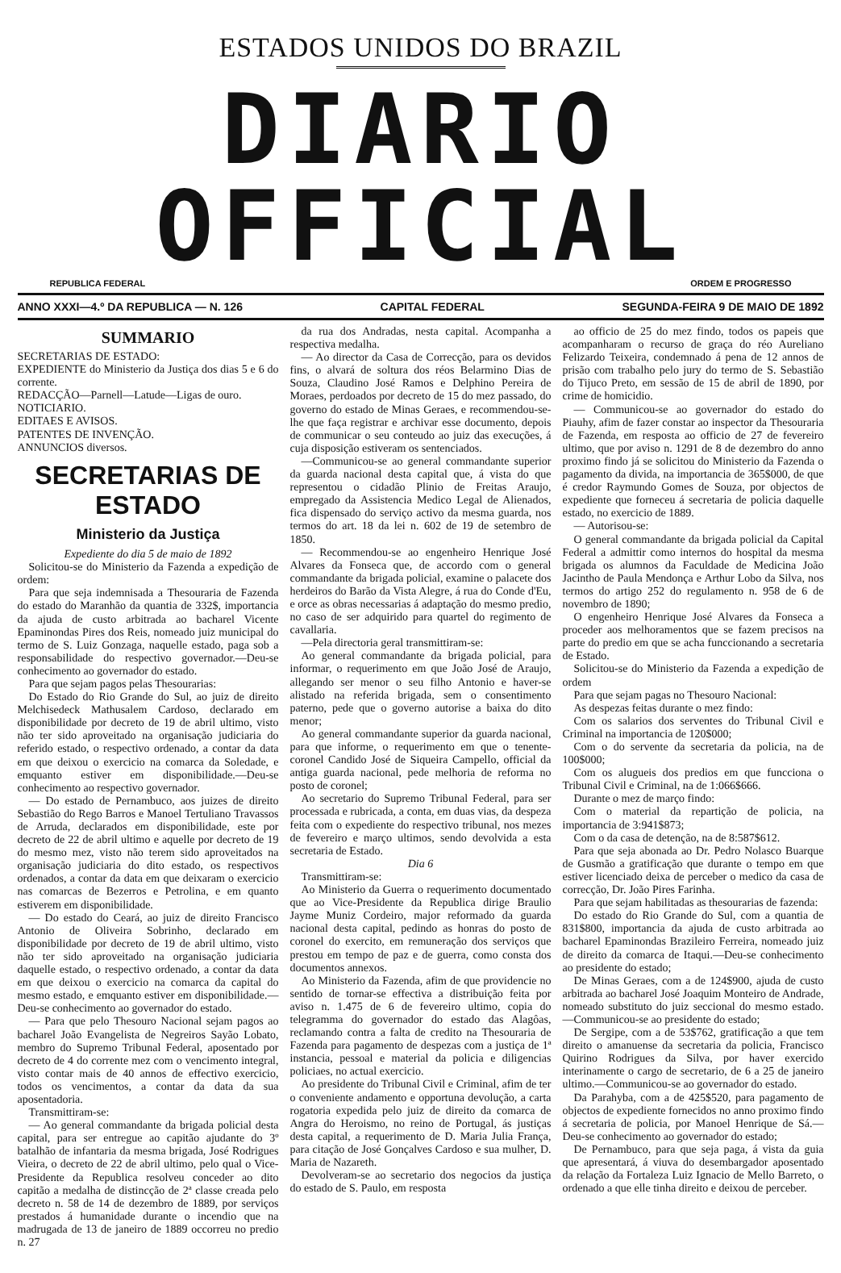ESTADOS UNIDOS DO BRAZIL
DIARIO OFFICIAL
REPUBLICA FEDERAL ORDEM E PROGRESSO
ANNO XXXI—4.º DA REPUBLICA — N. 126 CAPITAL FEDERAL SEGUNDA-FEIRA 9 DE MAIO DE 1892
SUMMARIO
SECRETARIAS DE ESTADO:
EXPEDIENTE do Ministerio da Justiça dos dias 5 e 6 do corrente.
REDACÇÃO—Parnell—Latude—Ligas de ouro.
NOTICIARIO.
EDITAES E AVISOS.
PATENTES DE INVENÇÃO.
ANNUNCIOS diversos.
SECRETARIAS DE ESTADO
Ministerio da Justiça
Expediente do dia 5 de maio de 1892
Solicitou-se do Ministerio da Fazenda a expedição de ordem:
Para que seja indemnisada a Thesouraria de Fazenda do estado do Maranhão da quantia de 332$, importancia da ajuda de custo arbitrada ao bacharel Vicente Epaminondas Pires dos Reis, nomeado juiz municipal do termo de S. Luiz Gonzaga, naquelle estado, paga sob a responsabilidade do respectivo governador.—Deu-se conhecimento ao governador do estado.
Para que sejam pagos pelas Thesourarias:
Do Estado do Rio Grande do Sul, ao juiz de direito Melchisedeck Mathusalem Cardoso, declarado em disponibilidade por decreto de 19 de abril ultimo, visto não ter sido aproveitado na organisação judiciaria do referido estado, o respectivo ordenado, a contar da data em que deixou o exercicio na comarca da Soledade, e emquanto estiver em disponibilidade.—Deu-se conhecimento ao respectivo governador.
— Do estado de Pernambuco, aos juizes de direito Sebastião do Rego Barros e Manoel Tertuliano Travassos de Arruda, declarados em disponibilidade, este por decreto de 22 de abril ultimo e aquelle por decreto de 19 do mesmo mez, visto não terem sido aproveitados na organisação judiciaria do dito estado, os respectivos ordenados, a contar da data em que deixaram o exercicio nas comarcas de Bezerros e Petrolina, e em quanto estiverem em disponibilidade.
— Do estado do Ceará, ao juiz de direito Francisco Antonio de Oliveira Sobrinho, declarado em disponibilidade por decreto de 19 de abril ultimo, visto não ter sido aproveitado na organisação judiciaria daquelle estado, o respectivo ordenado, a contar da data em que deixou o exercicio na comarca da capital do mesmo estado, e emquanto estiver em disponibilidade.—Deu-se conhecimento ao governador do estado.
— Para que pelo Thesouro Nacional sejam pagos ao bacharel João Evangelista de Negreiros Sayão Lobato, membro do Supremo Tribunal Federal, aposentado por decreto de 4 do corrente mez com o vencimento integral, visto contar mais de 40 annos de effectivo exercicio, todos os vencimentos, a contar da data da sua aposentadoria.
Transmittiram-se:
— Ao general commandante da brigada policial desta capital, para ser entregue ao capitão ajudante do 3º batalhão de infantaria da mesma brigada, José Rodrigues Vieira, o decreto de 22 de abril ultimo, pelo qual o Vice-Presidente da Republica resolveu conceder ao dito capitão a medalha de distincção de 2ª classe creada pelo decreto n. 58 de 14 de dezembro de 1889, por serviços prestados á humanidade durante o incendio que na madrugada de 13 de janeiro de 1889 occorreu no predio n. 27
da rua dos Andradas, nesta capital. Acompanha a respectiva medalha.
— Ao director da Casa de Correcção, para os devidos fins, o alvará de soltura dos réos Belarmino Dias de Souza, Claudino José Ramos e Delphino Pereira de Moraes, perdoados por decreto de 15 do mez passado, do governo do estado de Minas Geraes, e recommendou-se-lhe que faça registrar e archivar esse documento, depois de communicar o seu conteudo ao juiz das execuções, á cuja disposição estiveram os sentenciados.
—Communicou-se ao general commandante superior da guarda nacional desta capital que, á vista do que representou o cidadão Plinio de Freitas Araujo, empregado da Assistencia Medico Legal de Alienados, fica dispensado do serviço activo da mesma guarda, nos termos do art. 18 da lei n. 602 de 19 de setembro de 1850.
— Recommendou-se ao engenheiro Henrique José Alvares da Fonseca que, de accordo com o general commandante da brigada policial, examine o palacete dos herdeiros do Barão da Vista Alegre, á rua do Conde d'Eu, e orce as obras necessarias á adaptação do mesmo predio, no caso de ser adquirido para quartel do regimento de cavallaria.
—Pela directoria geral transmittiram-se:
Ao general commandante da brigada policial, para informar, o requerimento em que João José de Araujo, allegando ser menor o seu filho Antonio e haver-se alistado na referida brigada, sem o consentimento paterno, pede que o governo autorise a baixa do dito menor;
Ao general commandante superior da guarda nacional, para que informe, o requerimento em que o tenente-coronel Candido José de Siqueira Campello, official da antiga guarda nacional, pede melhoria de reforma no posto de coronel;
Ao secretario do Supremo Tribunal Federal, para ser processada e rubricada, a conta, em duas vias, da despeza feita com o expediente do respectivo tribunal, nos mezes de fevereiro e março ultimos, sendo devolvida a esta secretaria de Estado.
Dia 6
Transmittiram-se:
Ao Ministerio da Guerra o requerimento documentado que ao Vice-Presidente da Republica dirige Braulio Jayme Muniz Cordeiro, major reformado da guarda nacional desta capital, pedindo as honras do posto de coronel do exercito, em remuneração dos serviços que prestou em tempo de paz e de guerra, como consta dos documentos annexos.
Ao Ministerio da Fazenda, afim de que providencie no sentido de tornar-se effectiva a distribuição feita por aviso n. 1.475 de 6 de fevereiro ultimo, copia do telegramma do governador do estado das Alagôas, reclamando contra a falta de credito na Thesouraria de Fazenda para pagamento de despezas com a justiça de 1ª instancia, pessoal e material da policia e diligencias policiaes, no actual exercicio.
Ao presidente do Tribunal Civil e Criminal, afim de ter o conveniente andamento e opportuna devolução, a carta rogatoria expedida pelo juiz de direito da comarca de Angra do Heroismo, no reino de Portugal, ás justiças desta capital, a requerimento de D. Maria Julia França, para citação de José Gonçalves Cardoso e sua mulher, D. Maria de Nazareth.
Devolveram-se ao secretario dos negocios da justiça do estado de S. Paulo, em resposta
ao officio de 25 do mez findo, todos os papeis que acompanharam o recurso de graça do réo Aureliano Felizardo Teixeira, condemnado á pena de 12 annos de prisão com trabalho pelo jury do termo de S. Sebastião do Tijuco Preto, em sessão de 15 de abril de 1890, por crime de homicidio.
— Communicou-se ao governador do estado do Piauhy, afim de fazer constar ao inspector da Thesouraria de Fazenda, em resposta ao officio de 27 de fevereiro ultimo, que por aviso n. 1291 de 8 de dezembro do anno proximo findo já se solicitou do Ministerio da Fazenda o pagamento da divida, na importancia de 365$000, de que é credor Raymundo Gomes de Souza, por objectos de expediente que forneceu á secretaria de policia daquelle estado, no exercicio de 1889.
— Autorisou-se:
O general commandante da brigada policial da Capital Federal a admittir como internos do hospital da mesma brigada os alumnos da Faculdade de Medicina João Jacintho de Paula Mendonça e Arthur Lobo da Silva, nos termos do artigo 252 do regulamento n. 958 de 6 de novembro de 1890;
O engenheiro Henrique José Alvares da Fonseca a proceder aos melhoramentos que se fazem precisos na parte do predio em que se acha funccionando a secretaria de Estado.
Solicitou-se do Ministerio da Fazenda a expedição de ordem
Para que sejam pagas no Thesouro Nacional:
As despezas feitas durante o mez findo:
Com os salarios dos serventes do Tribunal Civil e Criminal na importancia de 120$000;
Com o do servente da secretaria da policia, na de 100$000;
Com os alugueis dos predios em que funcciona o Tribunal Civil e Criminal, na de 1:066$666.
Durante o mez de março findo:
Com o material da repartição de policia, na importancia de 3:941$873;
Com o da casa de detenção, na de 8:587$612.
Para que seja abonada ao Dr. Pedro Nolasco Buarque de Gusmão a gratificação que durante o tempo em que estiver licenciado deixa de perceber o medico da casa de correcção, Dr. João Pires Farinha.
Para que sejam habilitadas as thesourarias de fazenda:
Do estado do Rio Grande do Sul, com a quantia de 831$800, importancia da ajuda de custo arbitrada ao bacharel Epaminondas Brazileiro Ferreira, nomeado juiz de direito da comarca de Itaqui.—Deu-se conhecimento ao presidente do estado;
De Minas Geraes, com a de 124$900, ajuda de custo arbitrada ao bacharel José Joaquim Monteiro de Andrade, nomeado substituto do juiz seccional do mesmo estado.—Communicou-se ao presidente do estado;
De Sergipe, com a de 53$762, gratificação a que tem direito o amanuense da secretaria da policia, Francisco Quirino Rodrigues da Silva, por haver exercido interinamente o cargo de secretario, de 6 a 25 de janeiro ultimo.—Communicou-se ao governador do estado.
Da Parahyba, com a de 425$520, para pagamento de objectos de expediente fornecidos no anno proximo findo á secretaria de policia, por Manoel Henrique de Sá.—Deu-se conhecimento ao governador do estado;
De Pernambuco, para que seja paga, á vista da guia que apresentará, á viuva do desembargador aposentado da relação da Fortaleza Luiz Ignacio de Mello Barreto, o ordenado a que elle tinha direito e deixou de perceber.